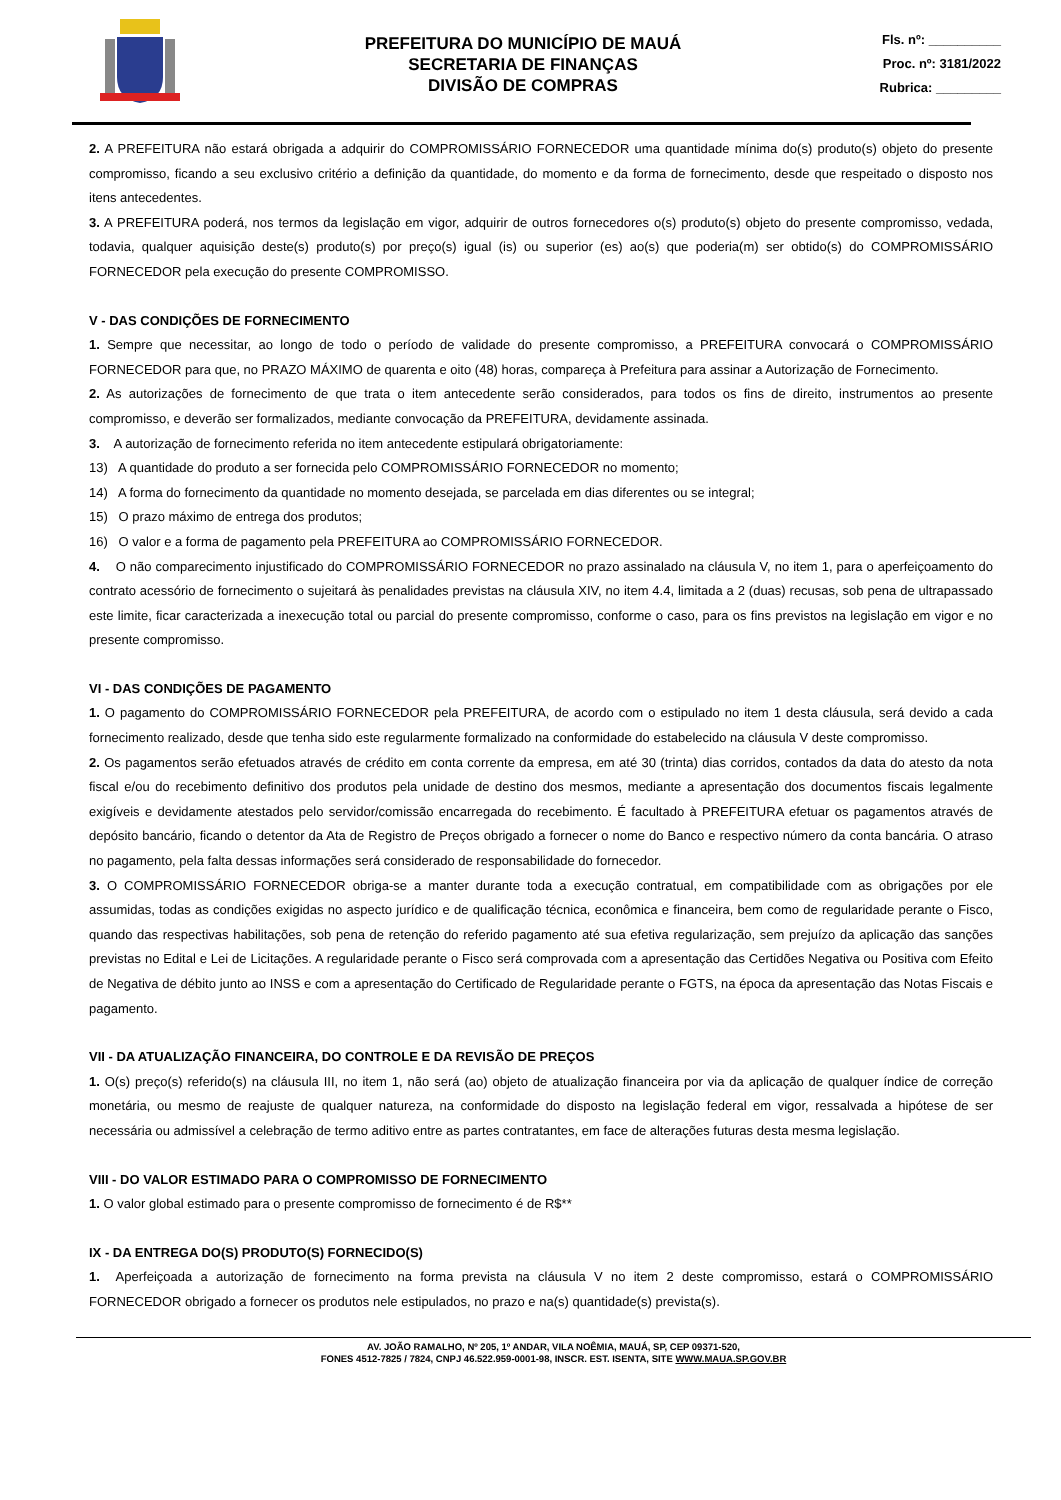PREFEITURA DO MUNICÍPIO DE MAUÁ
SECRETARIA DE FINANÇAS
DIVISÃO DE COMPRAS
Fls. nº: __________
Proc. nº: 3181/2022
Rubrica: _________
2. A PREFEITURA não estará obrigada a adquirir do COMPROMISSÁRIO FORNECEDOR uma quantidade mínima do(s) produto(s) objeto do presente compromisso, ficando a seu exclusivo critério a definição da quantidade, do momento e da forma de fornecimento, desde que respeitado o disposto nos itens antecedentes.
3. A PREFEITURA poderá, nos termos da legislação em vigor, adquirir de outros fornecedores o(s) produto(s) objeto do presente compromisso, vedada, todavia, qualquer aquisição deste(s) produto(s) por preço(s) igual (is) ou superior (es) ao(s) que poderia(m) ser obtido(s) do COMPROMISSÁRIO FORNECEDOR pela execução do presente COMPROMISSO.
V - DAS CONDIÇÕES DE FORNECIMENTO
1. Sempre que necessitar, ao longo de todo o período de validade do presente compromisso, a PREFEITURA convocará o COMPROMISSÁRIO FORNECEDOR para que, no PRAZO MÁXIMO de quarenta e oito (48) horas, compareça à Prefeitura para assinar a Autorização de Fornecimento.
2. As autorizações de fornecimento de que trata o item antecedente serão considerados, para todos os fins de direito, instrumentos ao presente compromisso, e deverão ser formalizados, mediante convocação da PREFEITURA, devidamente assinada.
3. A autorização de fornecimento referida no item antecedente estipulará obrigatoriamente:
13) A quantidade do produto a ser fornecida pelo COMPROMISSÁRIO FORNECEDOR no momento;
14) A forma do fornecimento da quantidade no momento desejada, se parcelada em dias diferentes ou se integral;
15) O prazo máximo de entrega dos produtos;
16) O valor e a forma de pagamento pela PREFEITURA ao COMPROMISSÁRIO FORNECEDOR.
4. O não comparecimento injustificado do COMPROMISSÁRIO FORNECEDOR no prazo assinalado na cláusula V, no item 1, para o aperfeiçoamento do contrato acessório de fornecimento o sujeitará às penalidades previstas na cláusula XIV, no item 4.4, limitada a 2 (duas) recusas, sob pena de ultrapassado este limite, ficar caracterizada a inexecução total ou parcial do presente compromisso, conforme o caso, para os fins previstos na legislação em vigor e no presente compromisso.
VI - DAS CONDIÇÕES DE PAGAMENTO
1. O pagamento do COMPROMISSÁRIO FORNECEDOR pela PREFEITURA, de acordo com o estipulado no item 1 desta cláusula, será devido a cada fornecimento realizado, desde que tenha sido este regularmente formalizado na conformidade do estabelecido na cláusula V deste compromisso.
2. Os pagamentos serão efetuados através de crédito em conta corrente da empresa, em até 30 (trinta) dias corridos, contados da data do atesto da nota fiscal e/ou do recebimento definitivo dos produtos pela unidade de destino dos mesmos, mediante a apresentação dos documentos fiscais legalmente exigíveis e devidamente atestados pelo servidor/comissão encarregada do recebimento. É facultado à PREFEITURA efetuar os pagamentos através de depósito bancário, ficando o detentor da Ata de Registro de Preços obrigado a fornecer o nome do Banco e respectivo número da conta bancária. O atraso no pagamento, pela falta dessas informações será considerado de responsabilidade do fornecedor.
3. O COMPROMISSÁRIO FORNECEDOR obriga-se a manter durante toda a execução contratual, em compatibilidade com as obrigações por ele assumidas, todas as condições exigidas no aspecto jurídico e de qualificação técnica, econômica e financeira, bem como de regularidade perante o Fisco, quando das respectivas habilitações, sob pena de retenção do referido pagamento até sua efetiva regularização, sem prejuízo da aplicação das sanções previstas no Edital e Lei de Licitações. A regularidade perante o Fisco será comprovada com a apresentação das Certidões Negativa ou Positiva com Efeito de Negativa de débito junto ao INSS e com a apresentação do Certificado de Regularidade perante o FGTS, na época da apresentação das Notas Fiscais e pagamento.
VII - DA ATUALIZAÇÃO FINANCEIRA, DO CONTROLE E DA REVISÃO DE PREÇOS
1. O(s) preço(s) referido(s) na cláusula III, no item 1, não será (ao) objeto de atualização financeira por via da aplicação de qualquer índice de correção monetária, ou mesmo de reajuste de qualquer natureza, na conformidade do disposto na legislação federal em vigor, ressalvada a hipótese de ser necessária ou admissível a celebração de termo aditivo entre as partes contratantes, em face de alterações futuras desta mesma legislação.
VIII - DO VALOR ESTIMADO PARA O COMPROMISSO DE FORNECIMENTO
1. O valor global estimado para o presente compromisso de fornecimento é de R$**
IX - DA ENTREGA DO(S) PRODUTO(S) FORNECIDO(S)
1. Aperfeiçoada a autorização de fornecimento na forma prevista na cláusula V no item 2 deste compromisso, estará o COMPROMISSÁRIO FORNECEDOR obrigado a fornecer os produtos nele estipulados, no prazo e na(s) quantidade(s) prevista(s).
AV. JOÃO RAMALHO, Nº 205, 1º ANDAR, VILA NOÊMIA, MAUÁ, SP, CEP 09371-520,
FONES 4512-7825 / 7824, CNPJ 46.522.959-0001-98, INSCR. EST. ISENTA, SITE WWW.MAUA.SP.GOV.BR